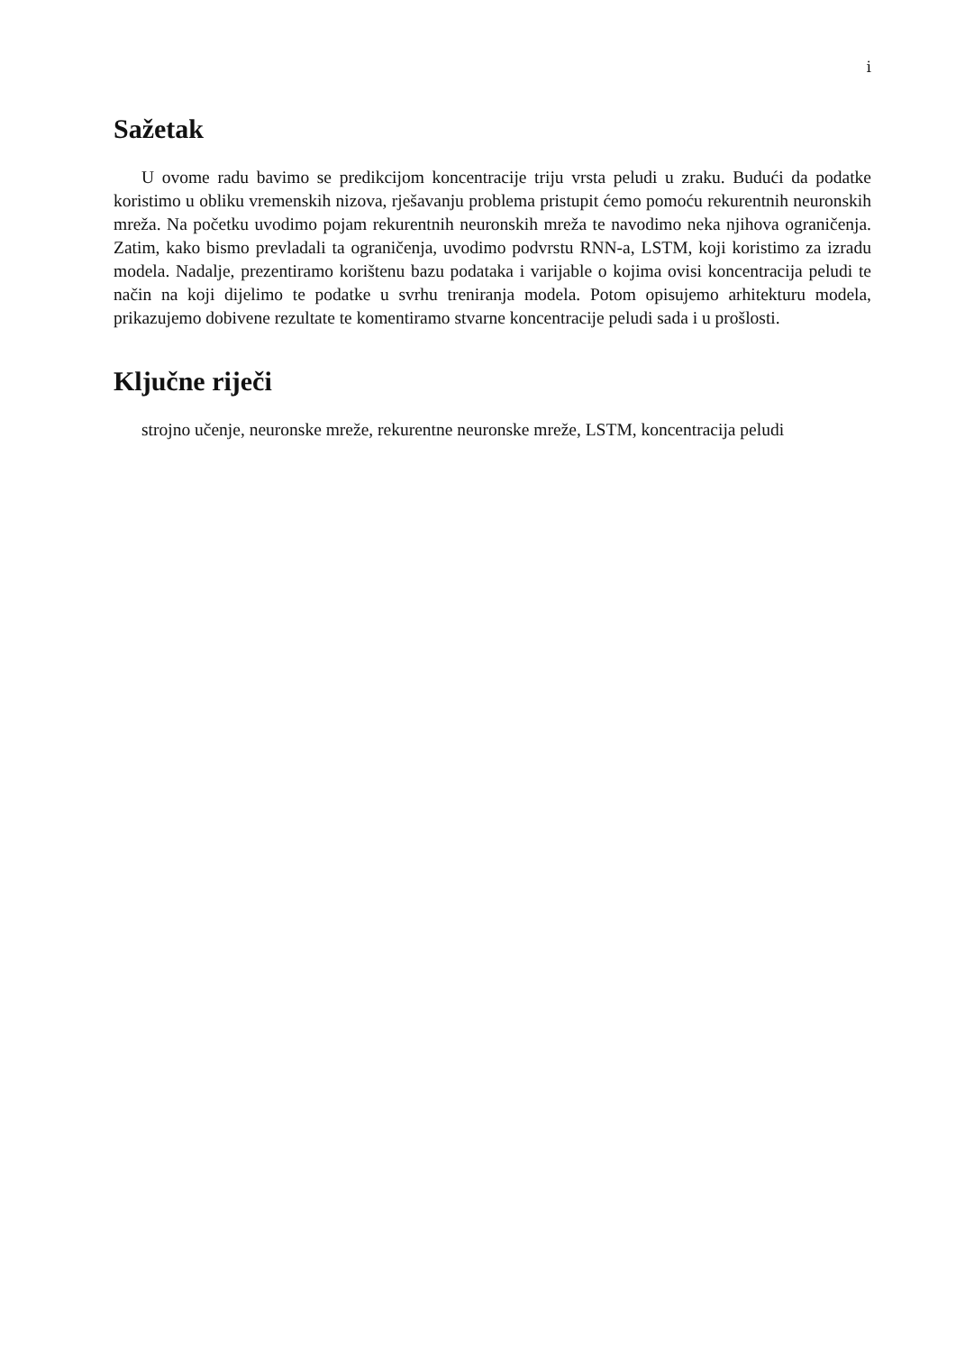i
Sažetak
U ovome radu bavimo se predikcijom koncentracije triju vrsta peludi u zraku. Budući da podatke koristimo u obliku vremenskih nizova, rješavanju problema pristupit ćemo pomoću rekurentnih neuronskih mreža. Na početku uvodimo pojam rekurentnih neuronskih mreža te navodimo neka njihova ograničenja. Zatim, kako bismo prevladali ta ograničenja, uvodimo podvrstu RNN-a, LSTM, koji koristimo za izradu modela. Nadalje, prezentiramo korištenu bazu podataka i varijable o kojima ovisi koncentracija peludi te način na koji dijelimo te podatke u svrhu treniranja modela. Potom opisujemo arhitekturu modela, prikazujemo dobivene rezultate te komentiramo stvarne koncentracije peludi sada i u prošlosti.
Ključne riječi
strojno učenje, neuronske mreže, rekurentne neuronske mreže, LSTM, koncentracija peludi